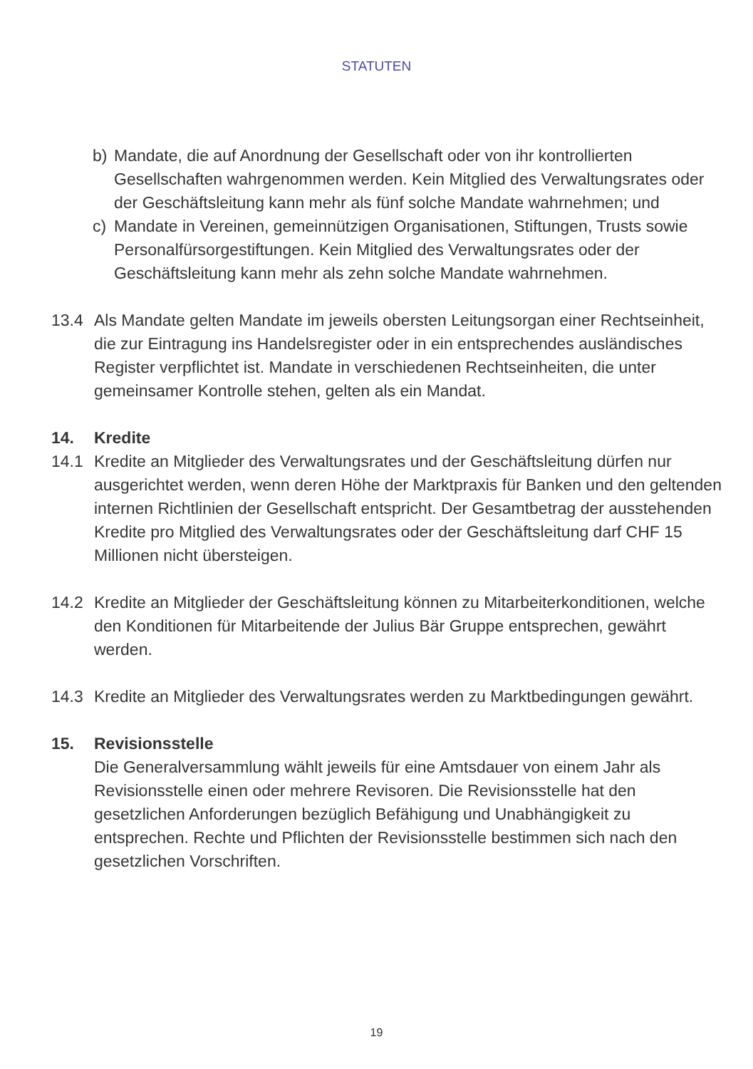STATUTEN
b) Mandate, die auf Anordnung der Gesellschaft oder von ihr kontrollierten Gesellschaften wahrgenommen werden. Kein Mitglied des Verwaltungsrates oder der Geschäftsleitung kann mehr als fünf solche Mandate wahrnehmen; und
c) Mandate in Vereinen, gemeinnützigen Organisationen, Stiftungen, Trusts sowie Personalfürsorgestiftungen. Kein Mitglied des Verwaltungsrates oder der Geschäftsleitung kann mehr als zehn solche Mandate wahrnehmen.
13.4 Als Mandate gelten Mandate im jeweils obersten Leitungsorgan einer Rechtseinheit, die zur Eintragung ins Handelsregister oder in ein entsprechendes ausländisches Register verpflichtet ist. Mandate in verschiedenen Rechtseinheiten, die unter gemeinsamer Kontrolle stehen, gelten als ein Mandat.
14. Kredite
14.1 Kredite an Mitglieder des Verwaltungsrates und der Geschäftsleitung dürfen nur ausgerichtet werden, wenn deren Höhe der Marktpraxis für Banken und den geltenden internen Richtlinien der Gesellschaft entspricht. Der Gesamtbetrag der ausstehenden Kredite pro Mitglied des Verwaltungsrates oder der Geschäftsleitung darf CHF 15 Millionen nicht übersteigen.
14.2 Kredite an Mitglieder der Geschäftsleitung können zu Mitarbeiterkonditionen, welche den Konditionen für Mitarbeitende der Julius Bär Gruppe entsprechen, gewährt werden.
14.3 Kredite an Mitglieder des Verwaltungsrates werden zu Marktbedingungen gewährt.
15. Revisionsstelle
Die Generalversammlung wählt jeweils für eine Amtsdauer von einem Jahr als Revisionsstelle einen oder mehrere Revisoren. Die Revisionsstelle hat den gesetzlichen Anforderungen bezüglich Befähigung und Unabhängigkeit zu entsprechen. Rechte und Pflichten der Revisionsstelle bestimmen sich nach den gesetzlichen Vorschriften.
19